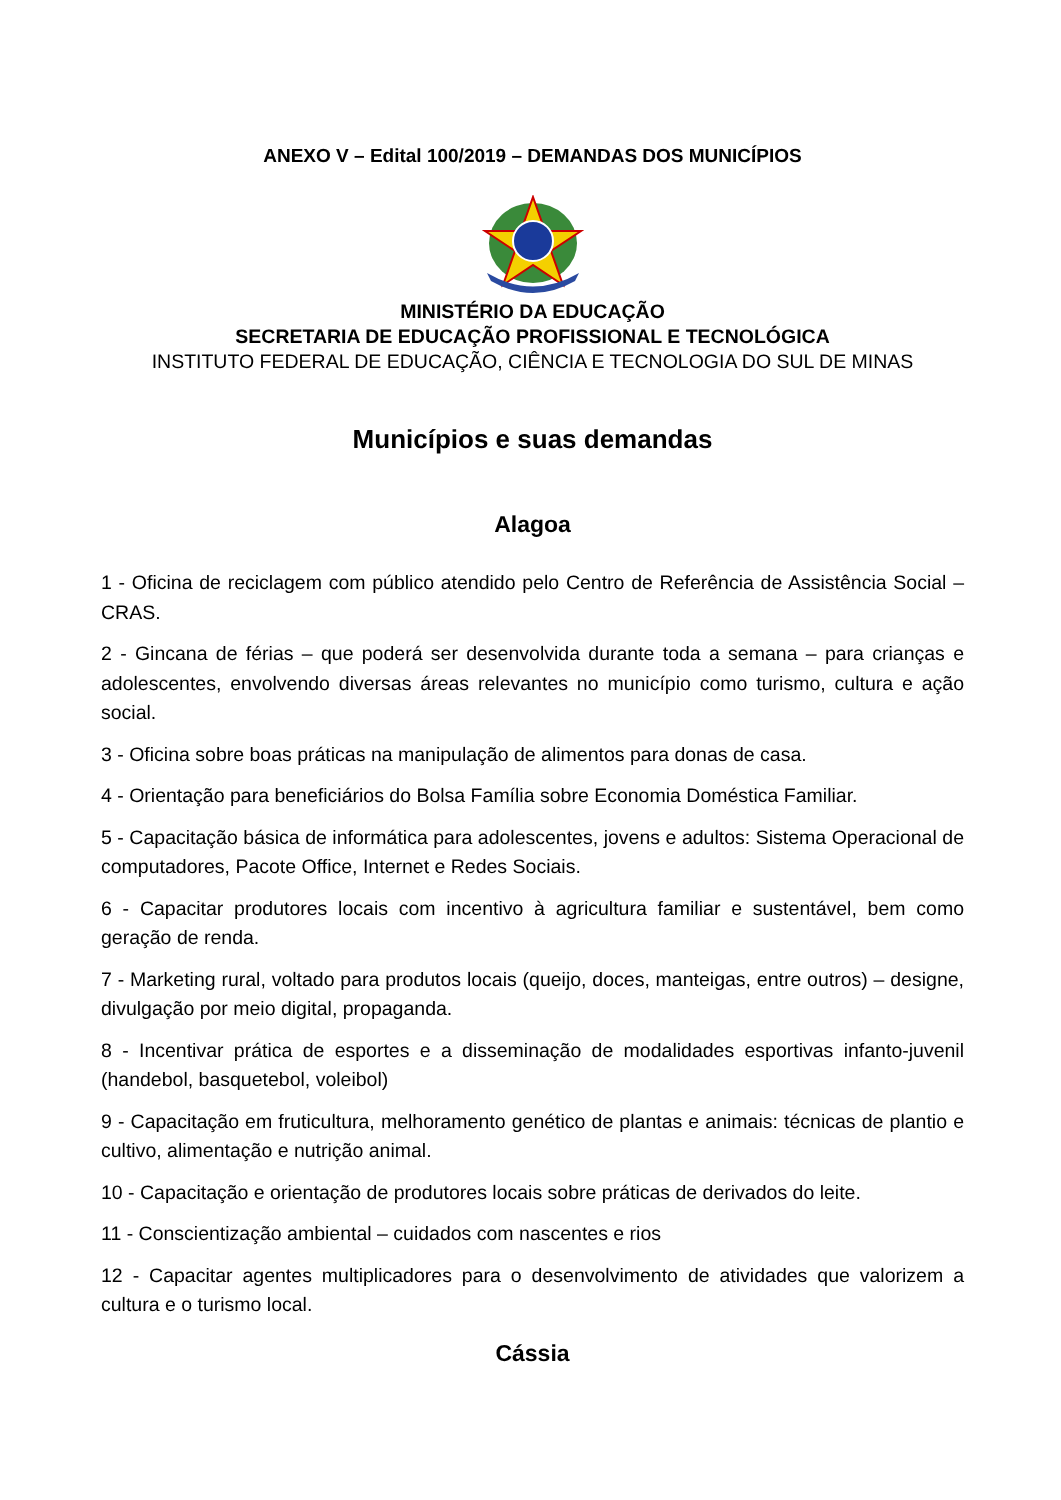ANEXO V – Edital 100/2019 – DEMANDAS DOS MUNICÍPIOS
MINISTÉRIO DA EDUCAÇÃO
SECRETARIA DE EDUCAÇÃO PROFISSIONAL E TECNOLÓGICA
INSTITUTO FEDERAL DE EDUCAÇÃO, CIÊNCIA E TECNOLOGIA DO SUL DE MINAS
Municípios e suas demandas
Alagoa
1 - Oficina de reciclagem com público atendido pelo Centro de Referência de Assistência Social – CRAS.
2 - Gincana de férias – que poderá ser desenvolvida durante toda a semana – para crianças e adolescentes, envolvendo diversas áreas relevantes no município como turismo, cultura e ação social.
3 - Oficina sobre boas práticas na manipulação de alimentos para donas de casa.
4 - Orientação para beneficiários do Bolsa Família sobre Economia Doméstica Familiar.
5 - Capacitação básica de informática para adolescentes, jovens e adultos: Sistema Operacional de computadores, Pacote Office, Internet e Redes Sociais.
6 - Capacitar produtores locais com incentivo à agricultura familiar e sustentável, bem como geração de renda.
7 - Marketing rural, voltado para produtos locais (queijo, doces, manteigas, entre outros) – designe, divulgação por meio digital, propaganda.
8 - Incentivar prática de esportes e a disseminação de modalidades esportivas infanto-juvenil (handebol, basquetebol, voleibol)
9 - Capacitação em fruticultura, melhoramento genético de plantas e animais: técnicas de plantio e cultivo, alimentação e nutrição animal.
10 - Capacitação e orientação de produtores locais sobre práticas de derivados do leite.
11 - Conscientização ambiental – cuidados com nascentes e rios
12 - Capacitar agentes multiplicadores para o desenvolvimento de atividades que valorizem a cultura e o turismo local.
Cássia